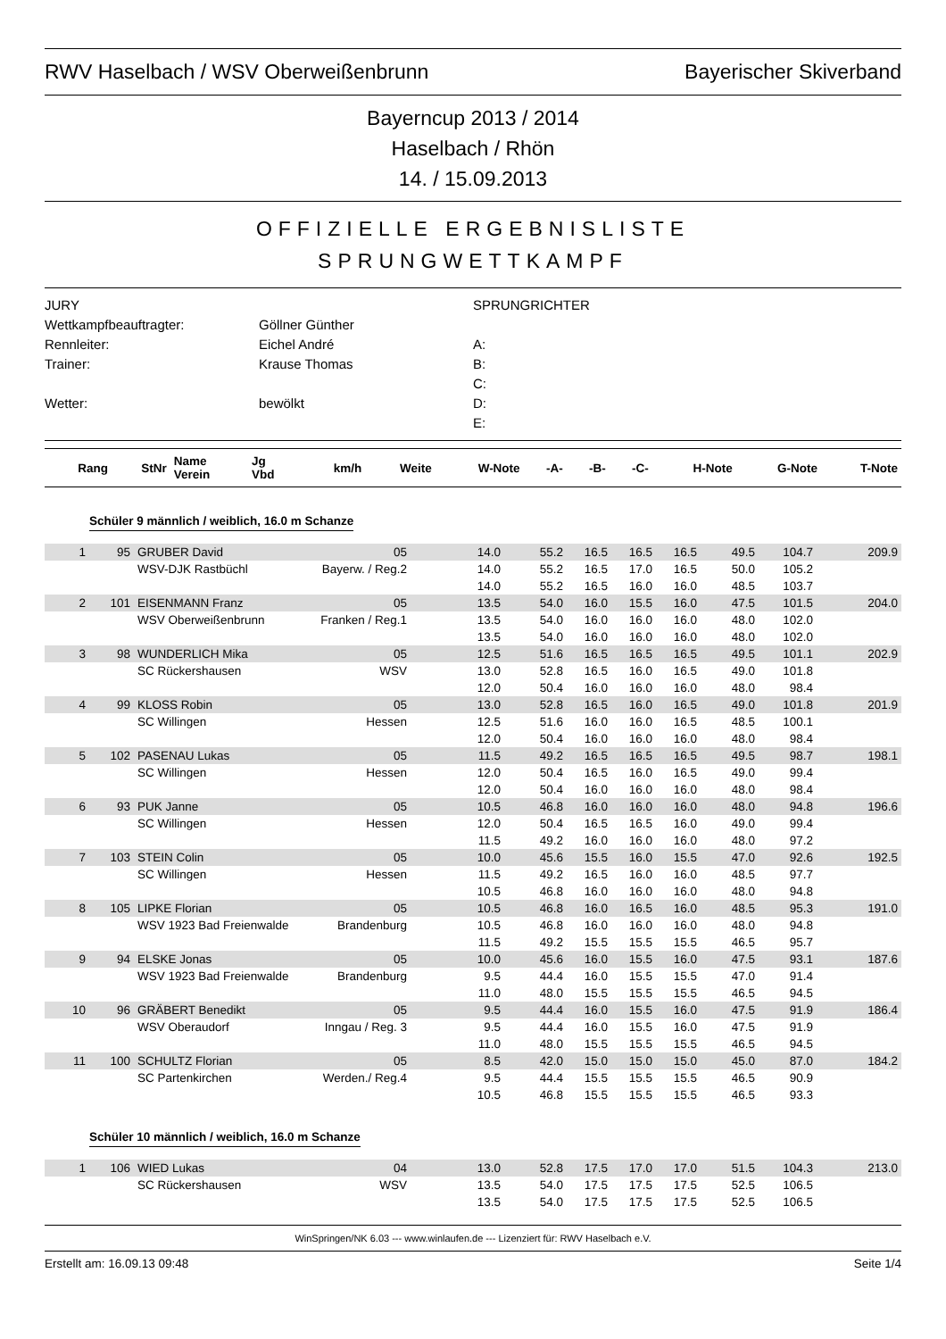RWV Haselbach / WSV Oberweißenbrunn Bayerischer Skiverband
Bayerncup 2013 / 2014
Haselbach / Rhön
14. / 15.09.2013
OFFIZIELLE ERGEBNISLISTE
SPRUNGWETTKAMPF
JURY
SPRUNGRICHTER
Wettkampfbeauftragter:
Göllner Günther
Rennleiter:
Eichel André
A:
Trainer:
Krause Thomas
B:
C:
Wetter:
bewölkt
D:
E:
| Rang | StNr | Name Verein | Jg Vbd | km/h | Weite | W-Note | -A- | -B- | -C- | H-Note | G-Note | T-Note |
| --- | --- | --- | --- | --- | --- | --- | --- | --- | --- | --- | --- | --- |
Schüler 9 männlich / weiblich, 16.0 m Schanze
| 1 | 95 | GRUBER David | 05 | | 14.0 | 55.2 | 16.5 | 16.5 | 16.5 | 49.5 | 104.7 | 209.9 |
| | | WSV-DJK Rastbüchl | Bayerw. / Reg.2 | | 14.0 | 55.2 | 16.5 | 17.0 | 16.5 | 50.0 | 105.2 | |
| | | | | | 14.0 | 55.2 | 16.5 | 16.0 | 16.0 | 48.5 | 103.7 | |
| 2 | 101 | EISENMANN Franz | 05 | | 13.5 | 54.0 | 16.0 | 15.5 | 16.0 | 47.5 | 101.5 | 204.0 |
| | | WSV Oberweißenbrunn | Franken / Reg.1 | | 13.5 | 54.0 | 16.0 | 16.0 | 16.0 | 48.0 | 102.0 | |
| | | | | | 13.5 | 54.0 | 16.0 | 16.0 | 16.0 | 48.0 | 102.0 | |
| 3 | 98 | WUNDERLICH Mika | 05 | | 12.5 | 51.6 | 16.5 | 16.5 | 16.5 | 49.5 | 101.1 | 202.9 |
| | | SC Rückershausen | WSV | | 13.0 | 52.8 | 16.5 | 16.0 | 16.5 | 49.0 | 101.8 | |
| | | | | | 12.0 | 50.4 | 16.0 | 16.0 | 16.0 | 48.0 | 98.4 | |
| 4 | 99 | KLOSS Robin | 05 | | 13.0 | 52.8 | 16.5 | 16.0 | 16.5 | 49.0 | 101.8 | 201.9 |
| | | SC Willingen | Hessen | | 12.5 | 51.6 | 16.0 | 16.0 | 16.5 | 48.5 | 100.1 | |
| | | | | | 12.0 | 50.4 | 16.0 | 16.0 | 16.0 | 48.0 | 98.4 | |
| 5 | 102 | PASENAU Lukas | 05 | | 11.5 | 49.2 | 16.5 | 16.5 | 16.5 | 49.5 | 98.7 | 198.1 |
| | | SC Willingen | Hessen | | 12.0 | 50.4 | 16.5 | 16.0 | 16.5 | 49.0 | 99.4 | |
| | | | | | 12.0 | 50.4 | 16.0 | 16.0 | 16.0 | 48.0 | 98.4 | |
| 6 | 93 | PUK Janne | 05 | | 10.5 | 46.8 | 16.0 | 16.0 | 16.0 | 48.0 | 94.8 | 196.6 |
| | | SC Willingen | Hessen | | 12.0 | 50.4 | 16.5 | 16.5 | 16.0 | 49.0 | 99.4 | |
| | | | | | 11.5 | 49.2 | 16.0 | 16.0 | 16.0 | 48.0 | 97.2 | |
| 7 | 103 | STEIN Colin | 05 | | 10.0 | 45.6 | 15.5 | 16.0 | 15.5 | 47.0 | 92.6 | 192.5 |
| | | SC Willingen | Hessen | | 11.5 | 49.2 | 16.5 | 16.0 | 16.0 | 48.5 | 97.7 | |
| | | | | | 10.5 | 46.8 | 16.0 | 16.0 | 16.0 | 48.0 | 94.8 | |
| 8 | 105 | LIPKE Florian | 05 | | 10.5 | 46.8 | 16.0 | 16.5 | 16.0 | 48.5 | 95.3 | 191.0 |
| | | WSV 1923 Bad Freienwalde | Brandenburg | | 10.5 | 46.8 | 16.0 | 16.0 | 16.0 | 48.0 | 94.8 | |
| | | | | | 11.5 | 49.2 | 15.5 | 15.5 | 15.5 | 46.5 | 95.7 | |
| 9 | 94 | ELSKE Jonas | 05 | | 10.0 | 45.6 | 16.0 | 15.5 | 16.0 | 47.5 | 93.1 | 187.6 |
| | | WSV 1923 Bad Freienwalde | Brandenburg | | 9.5 | 44.4 | 16.0 | 15.5 | 15.5 | 47.0 | 91.4 | |
| | | | | | 11.0 | 48.0 | 15.5 | 15.5 | 15.5 | 46.5 | 94.5 | |
| 10 | 96 | GRÄBERT Benedikt | 05 | | 9.5 | 44.4 | 16.0 | 15.5 | 16.0 | 47.5 | 91.9 | 186.4 |
| | | WSV Oberaudorf | Inngau / Reg. 3 | | 9.5 | 44.4 | 16.0 | 15.5 | 16.0 | 47.5 | 91.9 | |
| | | | | | 11.0 | 48.0 | 15.5 | 15.5 | 15.5 | 46.5 | 94.5 | |
| 11 | 100 | SCHULTZ Florian | 05 | | 8.5 | 42.0 | 15.0 | 15.0 | 15.0 | 45.0 | 87.0 | 184.2 |
| | | SC Partenkirchen | Werden./ Reg.4 | | 9.5 | 44.4 | 15.5 | 15.5 | 15.5 | 46.5 | 90.9 | |
| | | | | | 10.5 | 46.8 | 15.5 | 15.5 | 15.5 | 46.5 | 93.3 | |
Schüler 10 männlich / weiblich, 16.0 m Schanze
| 1 | 106 | WIED Lukas | 04 | | 13.0 | 52.8 | 17.5 | 17.0 | 17.0 | 51.5 | 104.3 | 213.0 |
| | | SC Rückershausen | WSV | | 13.5 | 54.0 | 17.5 | 17.5 | 17.5 | 52.5 | 106.5 | |
| | | | | | 13.5 | 54.0 | 17.5 | 17.5 | 17.5 | 52.5 | 106.5 | |
WinSpringen/NK 6.03 --- www.winlaufen.de --- Lizenziert für: RWV Haselbach e.V.
Erstellt am: 16.09.13 09:48 Seite 1/4